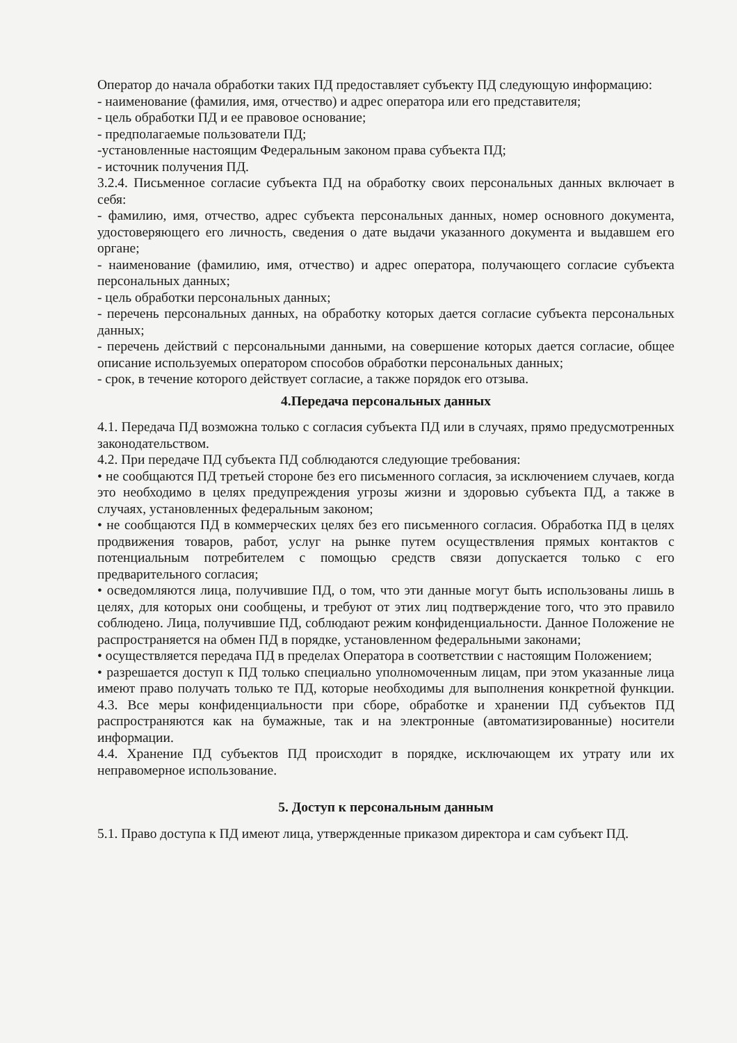Оператор до начала обработки таких ПД предоставляет субъекту ПД следующую информацию:
- наименование (фамилия, имя, отчество) и адрес оператора или его представителя;
- цель обработки ПД и ее правовое основание;
- предполагаемые пользователи ПД;
-установленные настоящим Федеральным законом права субъекта ПД;
- источник получения ПД.
3.2.4. Письменное согласие субъекта ПД на обработку своих персональных данных включает в себя:
- фамилию, имя, отчество, адрес субъекта персональных данных, номер основного документа, удостоверяющего его личность, сведения о дате выдачи указанного документа и выдавшем его органе;
- наименование (фамилию, имя, отчество) и адрес оператора, получающего согласие субъекта персональных данных;
- цель обработки персональных данных;
- перечень персональных данных, на обработку которых дается согласие субъекта персональных данных;
- перечень действий с персональными данными, на совершение которых дается согласие, общее описание используемых оператором способов обработки персональных данных;
- срок, в течение которого действует согласие, а также порядок его отзыва.
4.Передача персональных данных
4.1. Передача ПД возможна только с согласия субъекта ПД или в случаях, прямо предусмотренных законодательством.
4.2. При передаче ПД субъекта ПД соблюдаются следующие требования:
• не сообщаются ПД третьей стороне без его письменного согласия, за исключением случаев, когда это необходимо в целях предупреждения угрозы жизни и здоровью субъекта ПД, а также в случаях, установленных федеральным законом;
• не сообщаются ПД в коммерческих целях без его письменного согласия. Обработка ПД в целях продвижения товаров, работ, услуг на рынке путем осуществления прямых контактов с потенциальным потребителем с помощью средств связи допускается только с его предварительного согласия;
• осведомляются лица, получившие ПД, о том, что эти данные могут быть использованы лишь в целях, для которых они сообщены, и требуют от этих лиц подтверждение того, что это правило соблюдено. Лица, получившие ПД, соблюдают режим конфиденциальности. Данное Положение не распространяется на обмен ПД в порядке, установленном федеральными законами;
• осуществляется передача ПД в пределах Оператора в соответствии с настоящим Положением;
• разрешается доступ к ПД только специально уполномоченным лицам, при этом указанные лица имеют право получать только те ПД, которые необходимы для выполнения конкретной функции. 4.3. Все меры конфиденциальности при сборе, обработке и хранении ПД субъектов ПД распространяются как на бумажные, так и на электронные (автоматизированные) носители информации.
4.4. Хранение ПД субъектов ПД происходит в порядке, исключающем их утрату или их неправомерное использование.
5. Доступ к персональным данным
5.1. Право доступа к ПД имеют лица, утвержденные приказом директора и сам субъект ПД.